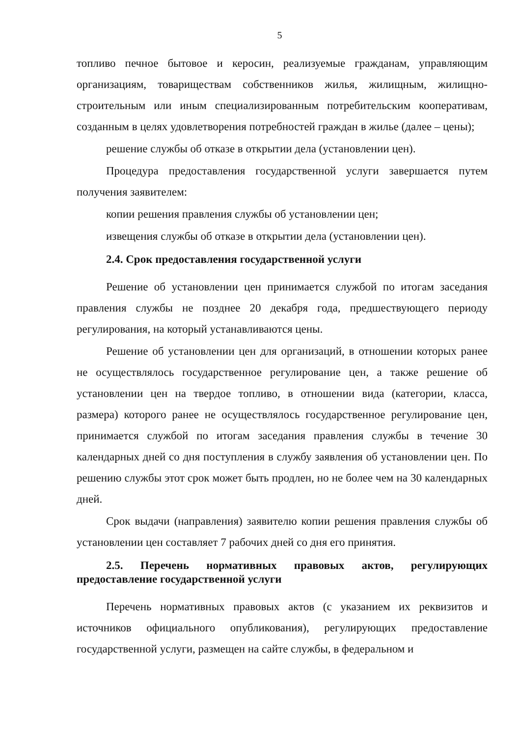5
топливо печное бытовое и керосин, реализуемые гражданам, управляющим организациям, товариществам собственников жилья, жилищным, жилищно-строительным или иным специализированным потребительским кооперативам, созданным в целях удовлетворения потребностей граждан в жилье (далее – цены);
решение службы об отказе в открытии дела (установлении цен).
Процедура предоставления государственной услуги завершается путем получения заявителем:
копии решения правления службы об установлении цен;
извещения службы об отказе в открытии дела (установлении цен).
2.4. Срок предоставления государственной услуги
Решение об установлении цен принимается службой по итогам заседания правления службы не позднее 20 декабря года, предшествующего периоду регулирования, на который устанавливаются цены.
Решение об установлении цен для организаций, в отношении которых ранее не осуществлялось государственное регулирование цен, а также решение об установлении цен на твердое топливо, в отношении вида (категории, класса, размера) которого ранее не осуществлялось государственное регулирование цен, принимается службой по итогам заседания правления службы в течение 30 календарных дней со дня поступления в службу заявления об установлении цен. По решению службы этот срок может быть продлен, но не более чем на 30 календарных дней.
Срок выдачи (направления) заявителю копии решения правления службы об установлении цен составляет 7 рабочих дней со дня его принятия.
2.5. Перечень нормативных правовых актов, регулирующих предоставление государственной услуги
Перечень нормативных правовых актов (с указанием их реквизитов и источников официального опубликования), регулирующих предоставление государственной услуги, размещен на сайте службы, в федеральном и